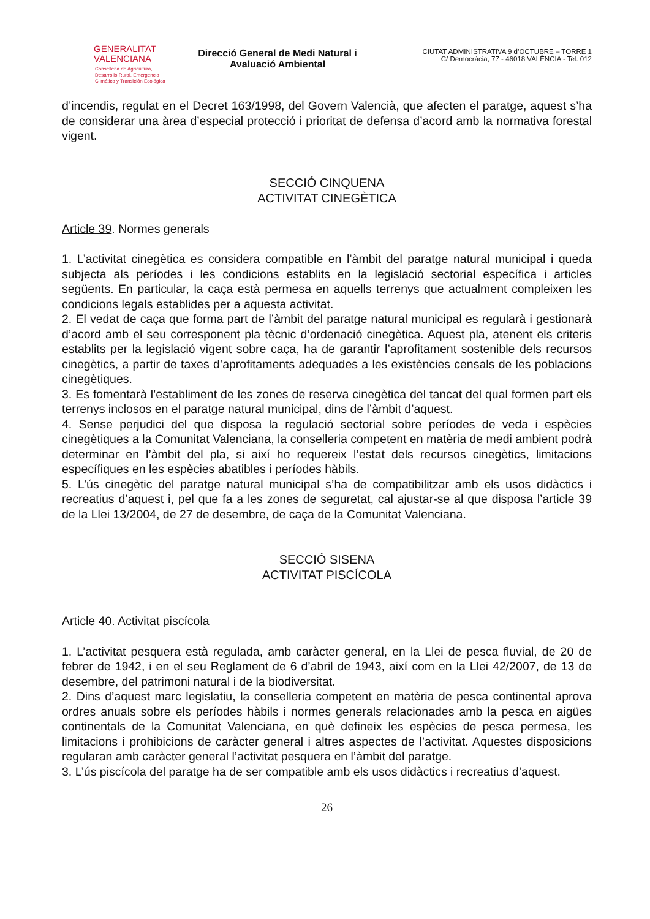GENERALITAT
VALENCIANA
Conselleria de Agricultura,
Desarrollo Rural, Emergencia
Climática y Transición Ecológica
Direcció General de Medi Natural i
Avaluació Ambiental
CIUTAT ADMINISTRATIVA 9 d’OCTUBRE – TORRE 1
C/ Democràcia, 77 - 46018 VALÈNCIA - Tel. 012
d’incendis, regulat en el Decret 163/1998, del Govern Valencià, que afecten el paratge, aquest s’ha de considerar una àrea d’especial protecció i prioritat de defensa d’acord amb la normativa forestal vigent.
SECCIÓ CINQUENA
ACTIVITAT CINEGÈTICA
Article 39. Normes generals
1. L’activitat cinegètica es considera compatible en l’àmbit del paratge natural municipal i queda subjecta als períodes i les condicions establits en la legislació sectorial específica i articles següents. En particular, la caça està permesa en aquells terrenys que actualment compleixen les condicions legals establides per a aquesta activitat.
2. El vedat de caça que forma part de l’àmbit del paratge natural municipal es regularà i gestionarà d’acord amb el seu corresponent pla tècnic d’ordenació cinegètica. Aquest pla, atenent els criteris establits per la legislació vigent sobre caça, ha de garantir l’aprofitament sostenible dels recursos cinegètics, a partir de taxes d’aprofitaments adequades a les existències censals de les poblacions cinegètiques.
3. Es fomentarà l’establiment de les zones de reserva cinegètica del tancat del qual formen part els terrenys inclosos en el paratge natural municipal, dins de l’àmbit d’aquest.
4. Sense perjudici del que disposa la regulació sectorial sobre períodes de veda i espècies cinegètiques a la Comunitat Valenciana, la conselleria competent en matèria de medi ambient podrà determinar en l’àmbit del pla, si així ho requereix l’estat dels recursos cinegètics, limitacions específiques en les espècies abatibles i períodes hàbils.
5. L’ús cinegètic del paratge natural municipal s’ha de compatibilitzar amb els usos didàctics i recreatius d’aquest i, pel que fa a les zones de seguretat, cal ajustar-se al que disposa l’article 39 de la Llei 13/2004, de 27 de desembre, de caça de la Comunitat Valenciana.
SECCIÓ SISENA
ACTIVITAT PISCÍCOLA
Article 40. Activitat piscícola
1. L’activitat pesquera està regulada, amb caràcter general, en la Llei de pesca fluvial, de 20 de febrer de 1942, i en el seu Reglament de 6 d’abril de 1943, així com en la Llei 42/2007, de 13 de desembre, del patrimoni natural i de la biodiversitat.
2. Dins d’aquest marc legislatiu, la conselleria competent en matèria de pesca continental aprova ordres anuals sobre els períodes hàbils i normes generals relacionades amb la pesca en aigües continentals de la Comunitat Valenciana, en què defineix les espècies de pesca permesa, les limitacions i prohibicions de caràcter general i altres aspectes de l’activitat. Aquestes disposicions regularan amb caràcter general l’activitat pesquera en l’àmbit del paratge.
3. L’ús piscícola del paratge ha de ser compatible amb els usos didàctics i recreatius d’aquest.
26